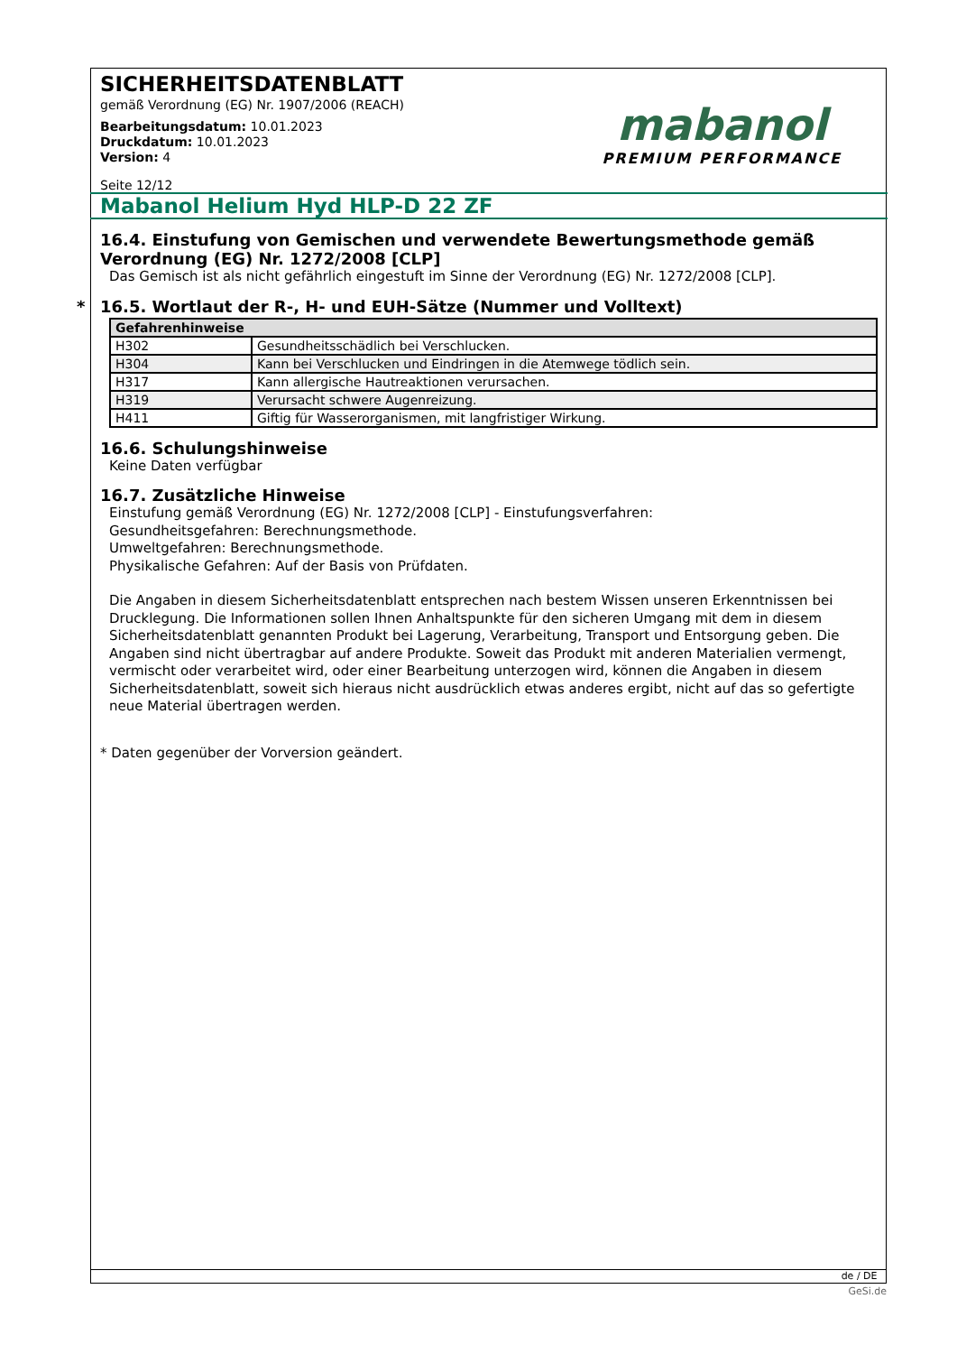mabanol
PREMIUM PERFORMANCE
SICHERHEITSDATENBLATT
gemäß Verordnung (EG) Nr. 1907/2006 (REACH)
Bearbeitungsdatum: 10.01.2023
Druckdatum: 10.01.2023
Version: 4
Seite 12/12
Mabanol Helium Hyd HLP-D 22 ZF
16.4. Einstufung von Gemischen und verwendete Bewertungsmethode gemäß Verordnung (EG) Nr. 1272/2008 [CLP]
Das Gemisch ist als nicht gefährlich eingestuft im Sinne der Verordnung (EG) Nr. 1272/2008 [CLP].
* 16.5. Wortlaut der R-, H- und EUH-Sätze (Nummer und Volltext)
| Gefahrenhinweise | |
| --- | --- |
| H302 | Gesundheitsschädlich bei Verschlucken. |
| H304 | Kann bei Verschlucken und Eindringen in die Atemwege tödlich sein. |
| H317 | Kann allergische Hautreaktionen verursachen. |
| H319 | Verursacht schwere Augenreizung. |
| H411 | Giftig für Wasserorganismen, mit langfristiger Wirkung. |
16.6. Schulungshinweise
Keine Daten verfügbar
16.7. Zusätzliche Hinweise
Einstufung gemäß Verordnung (EG) Nr. 1272/2008 [CLP] - Einstufungsverfahren:
Gesundheitsgefahren: Berechnungsmethode.
Umweltgefahren: Berechnungsmethode.
Physikalische Gefahren: Auf der Basis von Prüfdaten.
Die Angaben in diesem Sicherheitsdatenblatt entsprechen nach bestem Wissen unseren Erkenntnissen bei Drucklegung. Die Informationen sollen Ihnen Anhaltspunkte für den sicheren Umgang mit dem in diesem Sicherheitsdatenblatt genannten Produkt bei Lagerung, Verarbeitung, Transport und Entsorgung geben. Die Angaben sind nicht übertragbar auf andere Produkte. Soweit das Produkt mit anderen Materialien vermengt, vermischt oder verarbeitet wird, oder einer Bearbeitung unterzogen wird, können die Angaben in diesem Sicherheitsdatenblatt, soweit sich hieraus nicht ausdrücklich etwas anderes ergibt, nicht auf das so gefertigte neue Material übertragen werden.
* Daten gegenüber der Vorversion geändert.
de / DE
GeSi.de